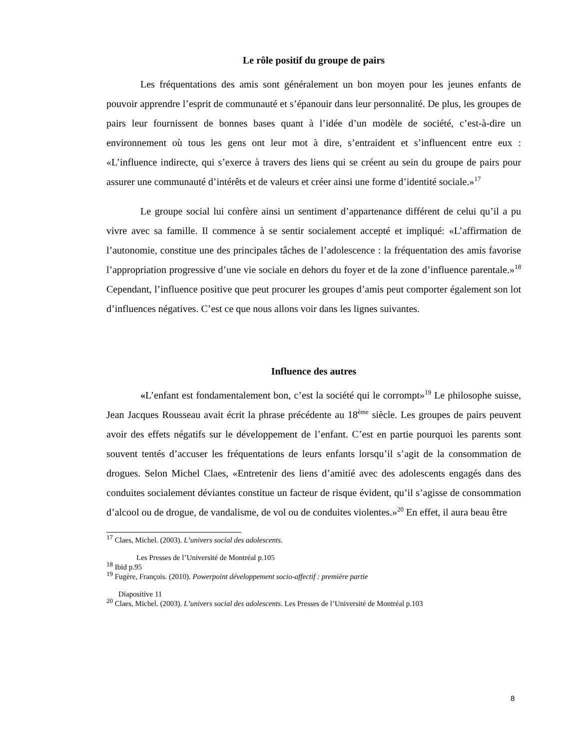Le rôle positif du groupe de pairs
Les fréquentations des amis sont généralement un bon moyen pour les jeunes enfants de pouvoir apprendre l’esprit de communauté et s’épanouir dans leur personnalité. De plus, les groupes de pairs leur fournissent de bonnes bases quant à l’idée d’un modèle de société, c’est-à-dire un environnement où tous les gens ont leur mot à dire, s’entraident et s’influencent entre eux : «L’influence indirecte, qui s’exerce à travers des liens qui se créent au sein du groupe de pairs pour assurer une communauté d’intérêts et de valeurs et créer ainsi une forme d’identité sociale.»<sup>17</sup>
Le groupe social lui confère ainsi un sentiment d’appartenance différent de celui qu’il a pu vivre avec sa famille. Il commence à se sentir socialement accepté et impliqué: «L’affirmation de l’autonomie, constitue une des principales tâches de l’adolescence : la fréquentation des amis favorise l’appropriation progressive d’une vie sociale en dehors du foyer et de la zone d’influence parentale.»<sup>18</sup> Cependant, l’influence positive que peut procurer les groupes d’amis peut comporter également son lot d’influences négatives. C’est ce que nous allons voir dans les lignes suivantes.
Influence des autres
«L’enfant est fondamentalement bon, c’est la société qui le corrompt»<sup>19</sup> Le philosophe suisse, Jean Jacques Rousseau avait écrit la phrase précédente au 18<sup>ème</sup> siècle. Les groupes de pairs peuvent avoir des effets négatifs sur le développement de l’enfant. C’est en partie pourquoi les parents sont souvent tentés d’accuser les fréquentations de leurs enfants lorsqu’il s’agit de la consommation de drogues. Selon Michel Claes, «Entretenir des liens d’amitié avec des adolescents engagés dans des conduites socialement déviantes constitue un facteur de risque évident, qu’il s’agisse de consommation d’alcool ou de drogue, de vandalisme, de vol ou de conduites violentes.»<sup>20</sup> En effet, il aura beau être
<sup>17</sup> Claes, Michel. (2003). L’univers social des adolescents.
Les Presses de l’Université de Montréal p.105
<sup>18</sup> Ibid p.95
<sup>19</sup> Fugère, François. (2010). Powerpoint développement socio-affectif : première partie
Diapositive 11
<sup>20</sup> Claes, Michel. (2003). L’univers social des adolescents. Les Presses de l’Université de Montréal p.103
8